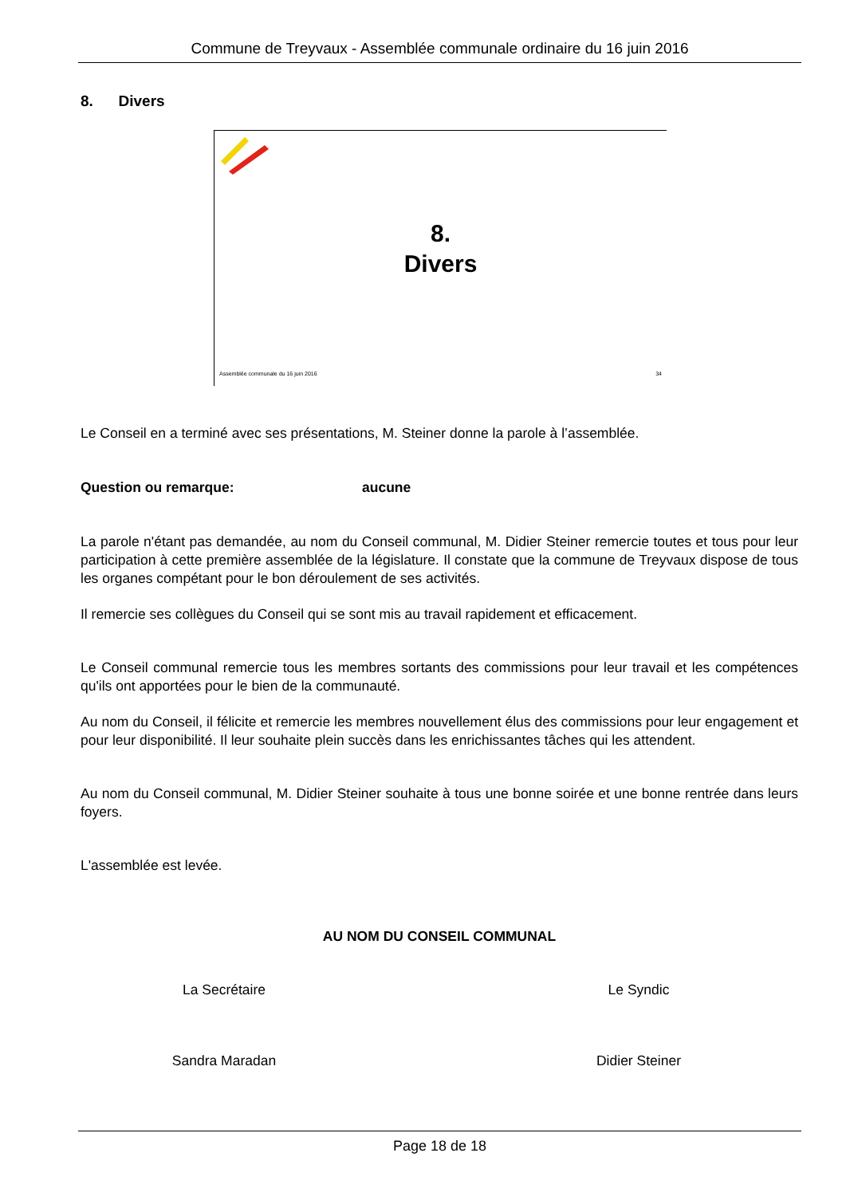Commune de Treyvaux - Assemblée communale ordinaire du 16 juin 2016
8. Divers
8.
Divers
Assemblée communale du 16 juin 2016 34
Le Conseil en a terminé avec ses présentations, M. Steiner donne la parole à l’assemblée.
Question ou remarque: aucune
La parole n'étant pas demandée, au nom du Conseil communal, M. Didier Steiner remercie toutes et tous pour leur participation à cette première assemblée de la législature. Il constate que la commune de Treyvaux dispose de tous les organes compétant pour le bon déroulement de ses activités.
Il remercie ses collègues du Conseil qui se sont mis au travail rapidement et efficacement.
Le Conseil communal remercie tous les membres sortants des commissions pour leur travail et les compétences qu'ils ont apportées pour le bien de la communauté.
Au nom du Conseil, il félicite et remercie les membres nouvellement élus des commissions pour leur engagement et pour leur disponibilité. Il leur souhaite plein succès dans les enrichissantes tâches qui les attendent.
Au nom du Conseil communal, M. Didier Steiner souhaite à tous une bonne soirée et une bonne rentrée dans leurs foyers.
L'assemblée est levée.
AU NOM DU CONSEIL COMMUNAL
La Secrétaire Le Syndic
Sandra Maradan Didier Steiner
Page 18 de 18